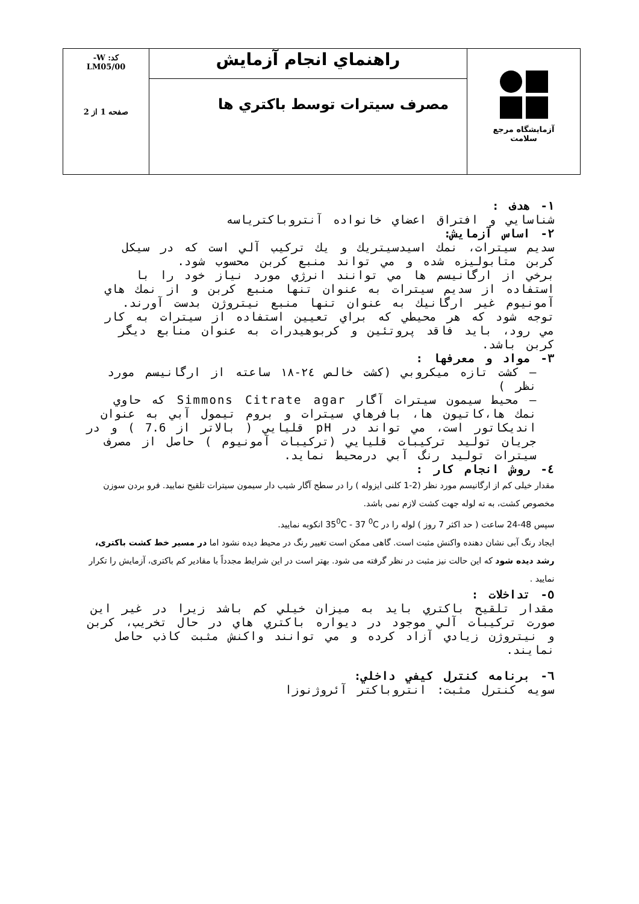| آزمایشگاه مرجع سلامت | راهنماي انجام آزمايش | کد: W- LM05/00 صفحه 1 از 2 |
| | مصرف سيترات توسط باكتري ها | |
١- هدف :
شناسايي و افتراق اعضاي خانواده آنتروباكترياسه
٢- اساس آزمايش:
سديم سيترات، نمك اسيدسيتريك و يك تركيب آلي است كه در سيكل كربن متابوليزه شده و مي تواند منبع كربن محسوب شود.
برخي از ارگانيسم ها مي توانند انرژي مورد نياز خود را با استفاده از سديم سيترات به عنوان تنها منبع كربن و از نمك هاي آمونيوم غير ارگانيك به عنوان تنها منبع نيتروژن بدست آورند.
توجه شود كه هر محيطي كه براي تعيين استفاده از سيترات به كار مي رود، بايد فاقد پروتئين و كربوهيدرات به عنوان منابع ديگر كربن باشد.
٣- مواد و معرفها :
– كشت تازه ميكروبي (كشت خالص ٢٤-١٨ ساعته از ارگانيسم مورد نظر )
– محيط سيمون سيترات آگار Simmons Citrate agar كه حاوي نمك ها،كاتيون ها، بافرهاي سيترات و بروم تيمول آبي به عنوان انديكاتور است، مي تواند در pH قليايي ( بالاتر از 7.6 ) و در جريان توليد تركيبات قليايي (تركيبات آمونيوم ) حاصل از مصرف سيترات توليد رنگ آبي درمحيط نمايد.
٤- روش انجام كار :
مقدار خیلی کم از ارگانیسم مورد نظر (2-1 کلنی ایزوله ) را در سطح آگار شیب دار سیمون سیترات تلقیح نمایید. فرو بردن سوزن مخصوص کشت، به ته لوله جهت کشت لازم نمی باشد.
سپس 48-24 ساعت ( حد اکثر 7 روز ) لوله را در 35<sup>0</sup>C - 37 <sup>0</sup>C انکوبه نمایید.
ایجاد رنگ آبی نشان دهنده واکنش مثبت است. گاهی ممکن است تغییر رنگ در محیط دیده نشود اما در مسیر خط کشت باکتری، رشد دیده شود که این حالت نیز مثبت در نظر گرفته می شود. بهتر است در این شرایط مجدداً با مقادیر کم باکتری، آزمایش را تکرار نمایید .
٥- تداخلات :
مقدار تلقيح باكتري بايد به ميزان خيلي كم باشد زيرا در غير اين صورت تركيبات آلي موجود در ديواره باكتري هاي در حال تخريب، كربن و نيتروژن زيادي آزاد كرده و مي توانند واكنش مثبت كاذب حاصل نمايند.
٦- برنامه كنترل كيفي داخلي:
سويه كنترل مثبت: انتروباكتر آئروژنوزا